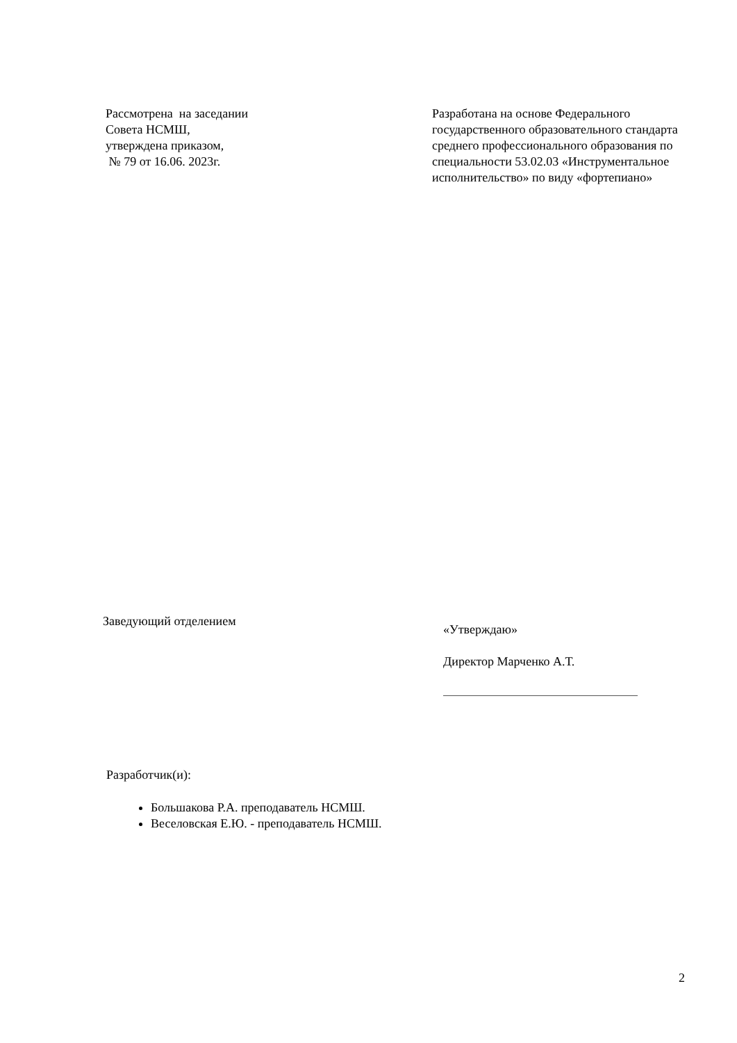Рассмотрена на заседании
Совета НСМШ,
утверждена приказом,
№ 79 от 16.06. 2023г.
Разработана на основе Федерального государственного образовательного стандарта среднего профессионального образования по специальности 53.02.03 «Инструментальное исполнительство» по виду «фортепиано»
Заведующий отделением
«Утверждаю»
Директор Марченко А.Т.
Разработчик(и):
Большакова Р.А. преподаватель НСМШ.
Веселовская Е.Ю. - преподаватель НСМШ.
2